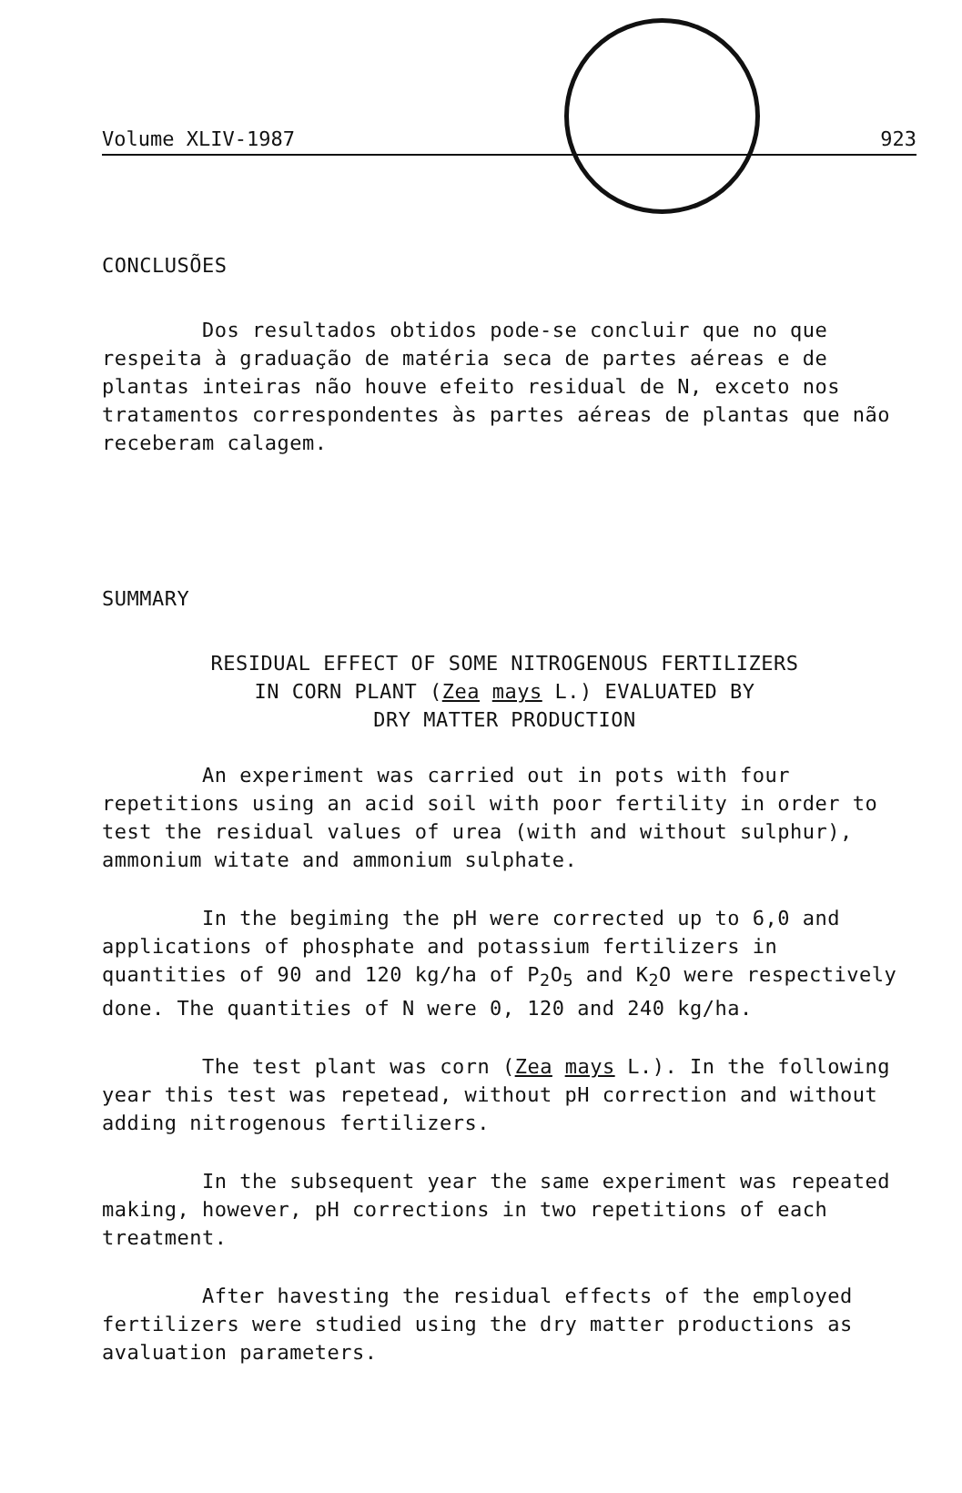Volume XLIV-1987 923
CONCLUSÕES
Dos resultados obtidos pode-se concluir que no que respeita à graduação de matéria seca de partes aéreas e de plantas inteiras não houve efeito residual de N, exceto nos tratamentos correspondentes às partes aéreas de plantas que não receberam calagem.
SUMMARY
RESIDUAL EFFECT OF SOME NITROGENOUS FERTILIZERS
IN CORN PLANT (Zea mays L.) EVALUATED BY
DRY MATTER PRODUCTION
An experiment was carried out in pots with four repetitions using an acid soil with poor fertility in order to test the residual values of urea (with and without sulphur), ammonium witate and ammonium sulphate.
In the begiming the pH were corrected up to 6,0 and applications of phosphate and potassium fertilizers in quantities of 90 and 120 kg/ha of P<sub>2</sub>O<sub>5</sub> and K<sub>2</sub>O were respectively done. The quantities of N were 0, 120 and 240 kg/ha.
The test plant was corn (Zea mays L.). In the following year this test was repetead, without pH correction and without adding nitrogenous fertilizers.
In the subsequent year the same experiment was repeated making, however, pH corrections in two repetitions of each treatment.
After havesting the residual effects of the employed fertilizers were studied using the dry matter productions as avaluation parameters.